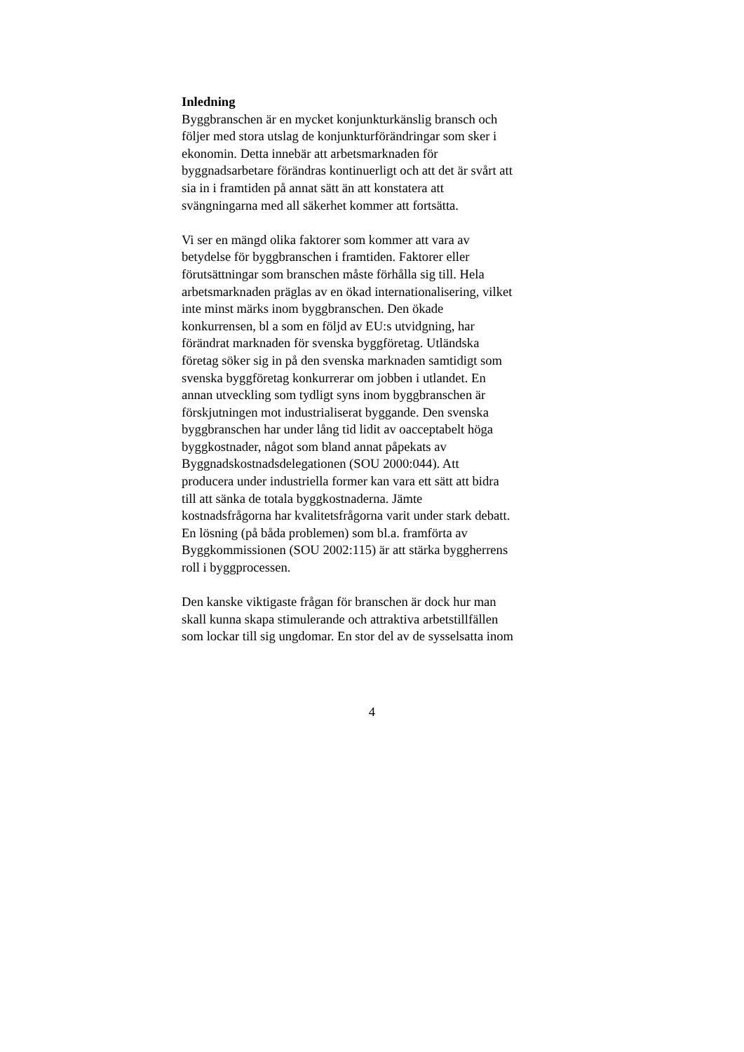Inledning
Byggbranschen är en mycket konjunkturkänslig bransch och
följer med stora utslag de konjunkturförändringar som sker i
ekonomin. Detta innebär att arbetsmarknaden för
byggnadsarbetare förändras kontinuerligt och att det är svårt att
sia in i framtiden på annat sätt än att konstatera att
svängningarna med all säkerhet kommer att fortsätta.
Vi ser en mängd olika faktorer som kommer att vara av
betydelse för byggbranschen i framtiden. Faktorer eller
förutsättningar som branschen måste förhålla sig till. Hela
arbetsmarknaden präglas av en ökad internationalisering, vilket
inte minst märks inom byggbranschen. Den ökade
konkurrensen, bl a som en följd av EU:s utvidgning, har
förändrat marknaden för svenska byggföretag. Utländska
företag söker sig in på den svenska marknaden samtidigt som
svenska byggföretag konkurrerar om jobben i utlandet. En
annan utveckling som tydligt syns inom byggbranschen är
förskjutningen mot industrialiserat byggande. Den svenska
byggbranschen har under lång tid lidit av oacceptabelt höga
byggkostnader, något som bland annat påpekats av
Byggnadskostnadsdelegationen (SOU 2000:044). Att
producera under industriella former kan vara ett sätt att bidra
till att sänka de totala byggkostnaderna. Jämte
kostnadsfrågorna har kvalitetsfrågorna varit under stark debatt.
En lösning (på båda problemen) som bl.a. framförta av
Byggkommissionen (SOU 2002:115) är att stärka byggherrens
roll i byggprocessen.
Den kanske viktigaste frågan för branschen är dock hur man
skall kunna skapa stimulerande och attraktiva arbetstillfällen
som lockar till sig ungdomar. En stor del av de sysselsatta inom
4